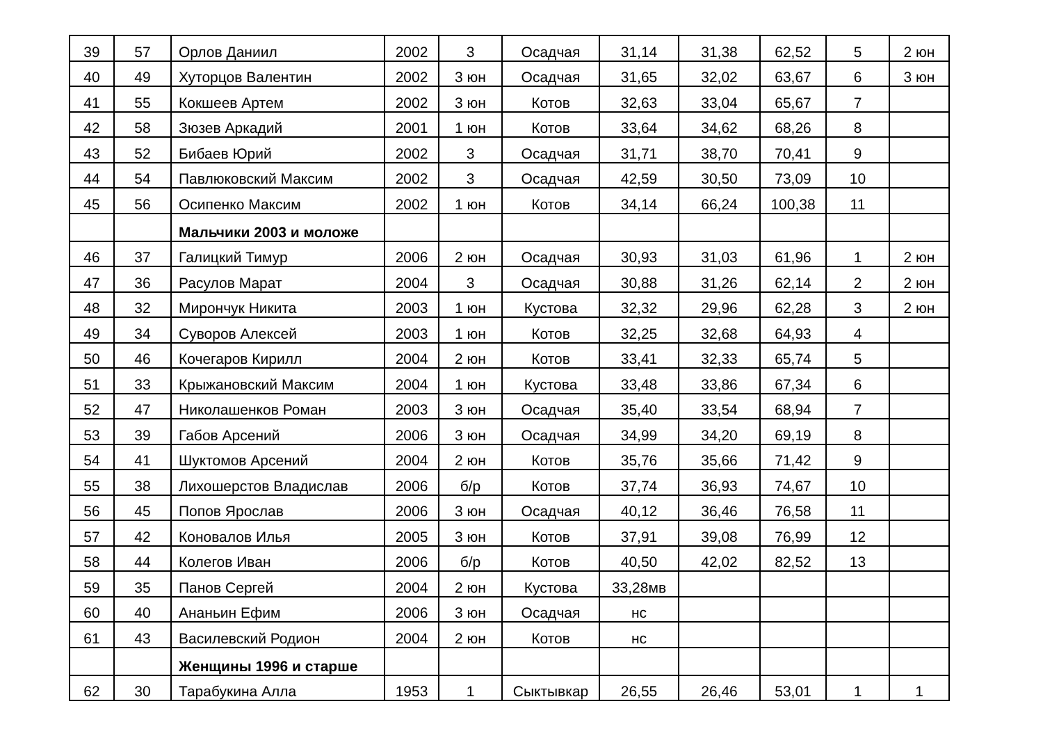| 39 | 57 | Орлов Даниил | 2002 | 3 | Осадчая | 31,14 | 31,38 | 62,52 | 5 | 2 юн |
| 40 | 49 | Хуторцов Валентин | 2002 | 3 юн | Осадчая | 31,65 | 32,02 | 63,67 | 6 | 3 юн |
| 41 | 55 | Кокшеев Артем | 2002 | 3 юн | Котов | 32,63 | 33,04 | 65,67 | 7 | |
| 42 | 58 | Зюзев Аркадий | 2001 | 1 юн | Котов | 33,64 | 34,62 | 68,26 | 8 | |
| 43 | 52 | Бибаев Юрий | 2002 | 3 | Осадчая | 31,71 | 38,70 | 70,41 | 9 | |
| 44 | 54 | Павлюковский Максим | 2002 | 3 | Осадчая | 42,59 | 30,50 | 73,09 | 10 | |
| 45 | 56 | Осипенко Максим | 2002 | 1 юн | Котов | 34,14 | 66,24 | 100,38 | 11 | |
| | | Мальчики 2003 и моложе | | | | | | | | |
| 46 | 37 | Галицкий Тимур | 2006 | 2 юн | Осадчая | 30,93 | 31,03 | 61,96 | 1 | 2 юн |
| 47 | 36 | Расулов Марат | 2004 | 3 | Осадчая | 30,88 | 31,26 | 62,14 | 2 | 2 юн |
| 48 | 32 | Мирончук Никита | 2003 | 1 юн | Кустова | 32,32 | 29,96 | 62,28 | 3 | 2 юн |
| 49 | 34 | Суворов Алексей | 2003 | 1 юн | Котов | 32,25 | 32,68 | 64,93 | 4 | |
| 50 | 46 | Кочегаров Кирилл | 2004 | 2 юн | Котов | 33,41 | 32,33 | 65,74 | 5 | |
| 51 | 33 | Крыжановский Максим | 2004 | 1 юн | Кустова | 33,48 | 33,86 | 67,34 | 6 | |
| 52 | 47 | Николашенков Роман | 2003 | 3 юн | Осадчая | 35,40 | 33,54 | 68,94 | 7 | |
| 53 | 39 | Габов Арсений | 2006 | 3 юн | Осадчая | 34,99 | 34,20 | 69,19 | 8 | |
| 54 | 41 | Шуктомов Арсений | 2004 | 2 юн | Котов | 35,76 | 35,66 | 71,42 | 9 | |
| 55 | 38 | Лихошерстов Владислав | 2006 | б/р | Котов | 37,74 | 36,93 | 74,67 | 10 | |
| 56 | 45 | Попов Ярослав | 2006 | 3 юн | Осадчая | 40,12 | 36,46 | 76,58 | 11 | |
| 57 | 42 | Коновалов Илья | 2005 | 3 юн | Котов | 37,91 | 39,08 | 76,99 | 12 | |
| 58 | 44 | Колегов Иван | 2006 | б/р | Котов | 40,50 | 42,02 | 82,52 | 13 | |
| 59 | 35 | Панов Сергей | 2004 | 2 юн | Кустова | 33,28мв | | | | |
| 60 | 40 | Ананьин Ефим | 2006 | 3 юн | Осадчая | нс | | | | |
| 61 | 43 | Василевский Родион | 2004 | 2 юн | Котов | нс | | | | |
| | | Женщины 1996 и старше | | | | | | | | |
| 62 | 30 | Тарабукина Алла | 1953 | 1 | Сыктывкар | 26,55 | 26,46 | 53,01 | 1 | 1 |